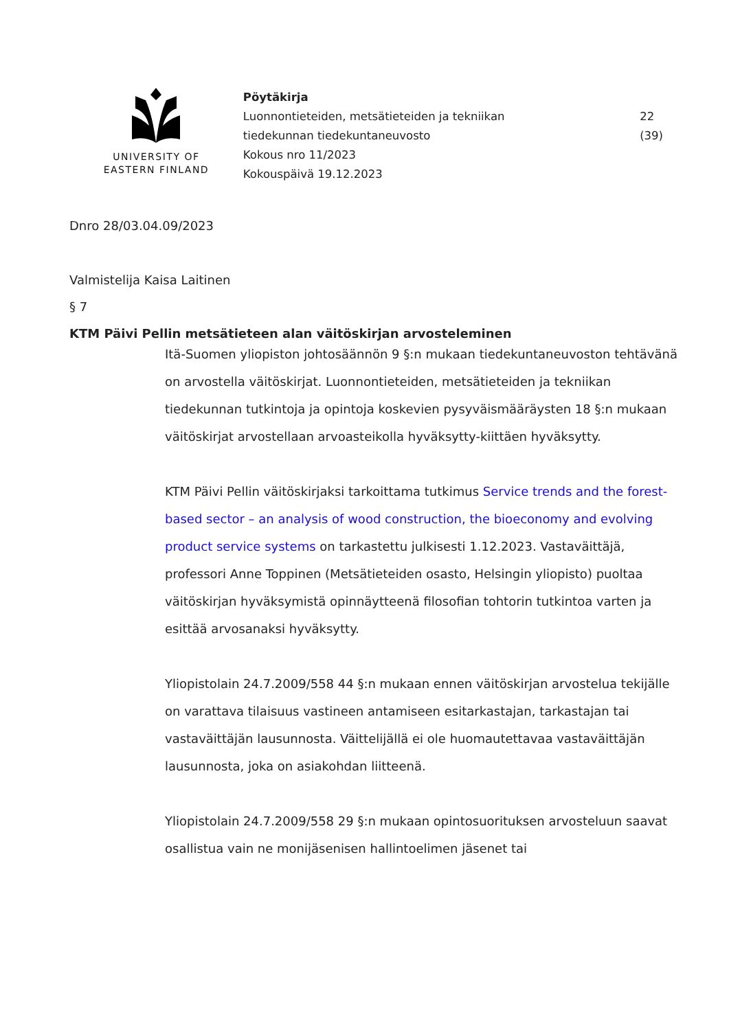UNIVERSITY OF
EASTERN FINLAND
Pöytäkirja
Luonnontieteiden, metsätieteiden ja tekniikan
tiedekunnan tiedekuntaneuvosto
Kokous nro 11/2023
Kokouspäivä 19.12.2023
22 (39)
Dnro 28/03.04.09/2023
Valmistelija Kaisa Laitinen
§ 7
KTM Päivi Pellin metsätieteen alan väitöskirjan arvosteleminen
Itä-Suomen yliopiston johtosäännön 9 §:n mukaan tiedekuntaneuvoston tehtävänä on arvostella väitöskirjat. Luonnontieteiden, metsätieteiden ja tekniikan tiedekunnan tutkintoja ja opintoja koskevien pysyväismääräysten 18 §:n mukaan väitöskirjat arvostellaan arvoasteikolla hyväksytty-kiittäen hyväksytty.
KTM Päivi Pellin väitöskirjaksi tarkoittama tutkimus Service trends and the forest-based sector – an analysis of wood construction, the bioeconomy and evolving product service systems on tarkastettu julkisesti 1.12.2023. Vastaväittäjä, professori Anne Toppinen (Metsätieteiden osasto, Helsingin yliopisto) puoltaa väitöskirjan hyväksymistä opinnäytteenä filosofian tohtorin tutkintoa varten ja esittää arvosanaksi hyväksytty.
Yliopistolain 24.7.2009/558 44 §:n mukaan ennen väitöskirjan arvostelua tekijälle on varattava tilaisuus vastineen antamiseen esitarkastajan, tarkastajan tai vastaväittäjän lausunnosta. Väittelijällä ei ole huomautettavaa vastaväittäjän lausunnosta, joka on asiakohdan liitteenä.
Yliopistolain 24.7.2009/558 29 §:n mukaan opintosuorituksen arvosteluun saavat osallistua vain ne monijäsenisen hallintoelimen jäsenet tai